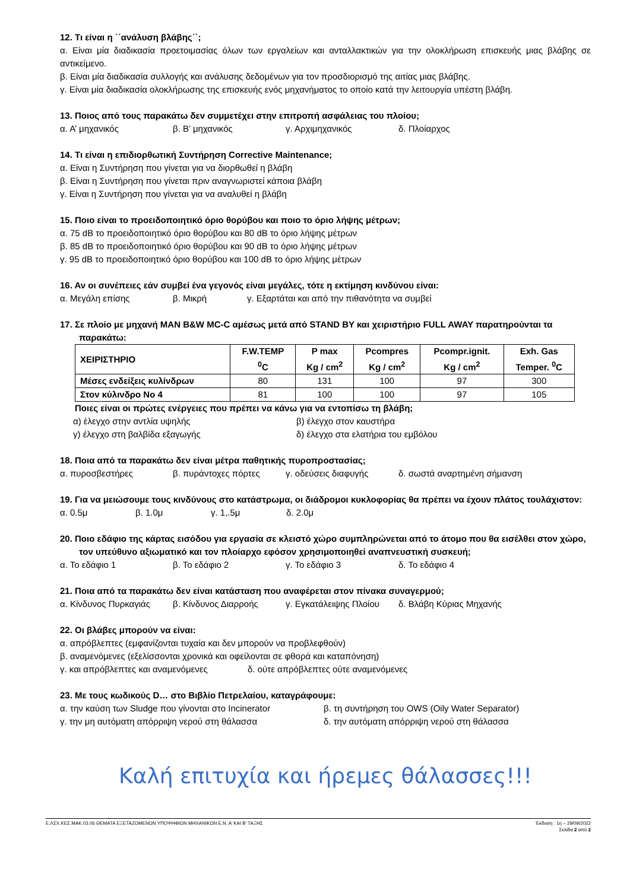12. Τι είναι η ΄΄ανάλυση βλάβης΄΄;
α. Είναι μία διαδικασία προετοιμασίας όλων των εργαλείων και ανταλλακτικών για την ολοκλήρωση επισκευής μιας βλάβης σε αντικείμενο.
β. Είναι μία διαδικασία συλλογής και ανάλυσης δεδομένων για τον προσδιορισμό της αιτίας μιας βλάβης.
γ. Είναι μία διαδικασία ολοκλήρωσης της επισκευής ενός μηχανήματος το οποίο κατά την λειτουργία υπέστη βλάβη.
13. Ποιος από τους παρακάτω δεν συμμετέχει στην επιτροπή ασφάλειας του πλοίου;
α. Α’ μηχανικός β. Β’ μηχανικός γ. Αρχιμηχανικός δ. Πλοίαρχος
14. Τι είναι η επιδιορθωτική Συντήρηση Corrective Maintenance;
α. Είναι η Συντήρηση που γίνεται για να διορθωθεί η βλάβη
β. Είναι η Συντήρηση που γίνεται πριν αναγνωριστεί κάποια βλάβη
γ. Είναι η Συντήρηση που γίνεται για να αναλυθεί η βλάβη
15. Ποιο είναι το προειδοποιητικό όριο θορύβου και ποιο το όριο λήψης μέτρων;
α. 75 dB το προειδοποιητικό όριο θορύβου και 80 dB το όριο λήψης μέτρων
β. 85 dB το προειδοποιητικό όριο θορύβου και 90 dB το όριο λήψης μέτρων
γ. 95 dB το προειδοποιητικό όριο θορύβου και 100 dB το όριο λήψης μέτρων
16. Αν οι συνέπειες εάν συμβεί ένα γεγονός είναι μεγάλες, τότε η εκτίμηση κινδύνου είναι:
α. Μεγάλη επίσης β. Μικρή γ. Εξαρτάται και από την πιθανότητα να συμβεί
17. Σε πλοίο με μηχανή MAN B&W MC-C αμέσως μετά από STAND BY και χειριστήριο FULL AWAY παρατηρούνται τα παρακάτω:
| ΧΕΙΡΙΣΤΗΡΙΟ | F.W.TEMP <sup>0</sup> C | P max Kg / cm<sup>2</sup> | Pcompres Kg / cm<sup>2</sup> | Pcompr.ignit. Kg / cm<sup>2</sup> | Exh. Gas Temper. <sup>0</sup>C |
| --- | --- | --- | --- | --- | --- |
| Μέσες ενδείξεις κυλίνδρων | 80 | 131 | 100 | 97 | 300 |
| Στον κύλινδρο No 4 | 81 | 100 | 100 | 97 | 105 |
Ποιες είναι οι πρώτες ενέργειες που πρέπει να κάνω για να εντοπίσω τη βλάβη;
α) έλεγχο στην αντλία υψηλής β) έλεγχο στον καυστήρα
γ) έλεγχο στη βαλβίδα εξαγωγής δ) έλεγχο στα ελατήρια του εμβόλου
18. Ποια από τα παρακάτω δεν είναι μέτρα παθητικής πυροπροστασίας;
α. πυροσβεστήρες β. πυράντοχες πόρτες γ. οδεύσεις διαφυγής δ. σωστά αναρτημένη σήμανση
19. Για να μειώσουμε τους κινδύνους στο κατάστρωμα, οι διάδρομοι κυκλοφορίας θα πρέπει να έχουν πλάτος τουλάχιστον:
α. 0.5μ β. 1.0μ γ. 1,.5μ δ. 2.0μ
20. Ποιο εδάφιο της κάρτας εισόδου για εργασία σε κλειστό χώρο συμπληρώνεται από το άτομο που θα εισέλθει στον χώρο, τον υπεύθυνο αξιωματικό και τον πλοίαρχο εφόσον χρησιμοποιηθεί αναπνευστική συσκευή;
α. Το εδάφιο 1 β. Το εδάφιο 2 γ. Το εδάφιο 3 δ. Το εδάφιο 4
21. Ποια από τα παρακάτω δεν είναι κατάσταση που αναφέρεται στον πίνακα συναγερμού;
α. Κίνδυνος Πυρκαγιάς β. Κίνδυνος Διαρροής γ. Εγκατάλειψης Πλοίου δ. Βλάβη Κύριας Μηχανής
22. Οι βλάβες μπορούν να είναι:
α. απρόβλεπτες (εμφανίζονται τυχαία και δεν μπορούν να προβλεφθούν)
β. αναμενόμενες (εξελίσσονται χρονικά και οφείλονται σε φθορά και καταπόνηση)
γ. και απρόβλεπτες και αναμενόμενες δ. ούτε απρόβλεπτες ούτε αναμενόμενες
23. Με τους κωδικούς D… στο Βιβλίο Πετρελαίου, καταγράφουμε:
α. την καύση των Sludge που γίνονται στο Incinerator β. τη συντήρηση του OWS (Oily Water Separator)
γ. την μη αυτόματη απόρριψη νερού στη θάλασσα δ. την αυτόματη απόρριψη νερού στη θάλασσα
Καλή επιτυχία και ήρεμες θάλασσες!!!
Ε.ΛΣΧ.ΚΕΣ.ΜΑΚ.03.06 ΘΕΜΑΤΑ ΕΞΕΤΑΖΟΜΕΝΩΝ ΥΠΟΨΗΦΙΩΝ ΜΗΧΑΝΙΚΩΝ Ε.Ν. Α’ ΚΑΙ Β’ ΤΑΞΗΣ Έκδοση : 1η – 29/09/2022
Σελίδα 2 από 2